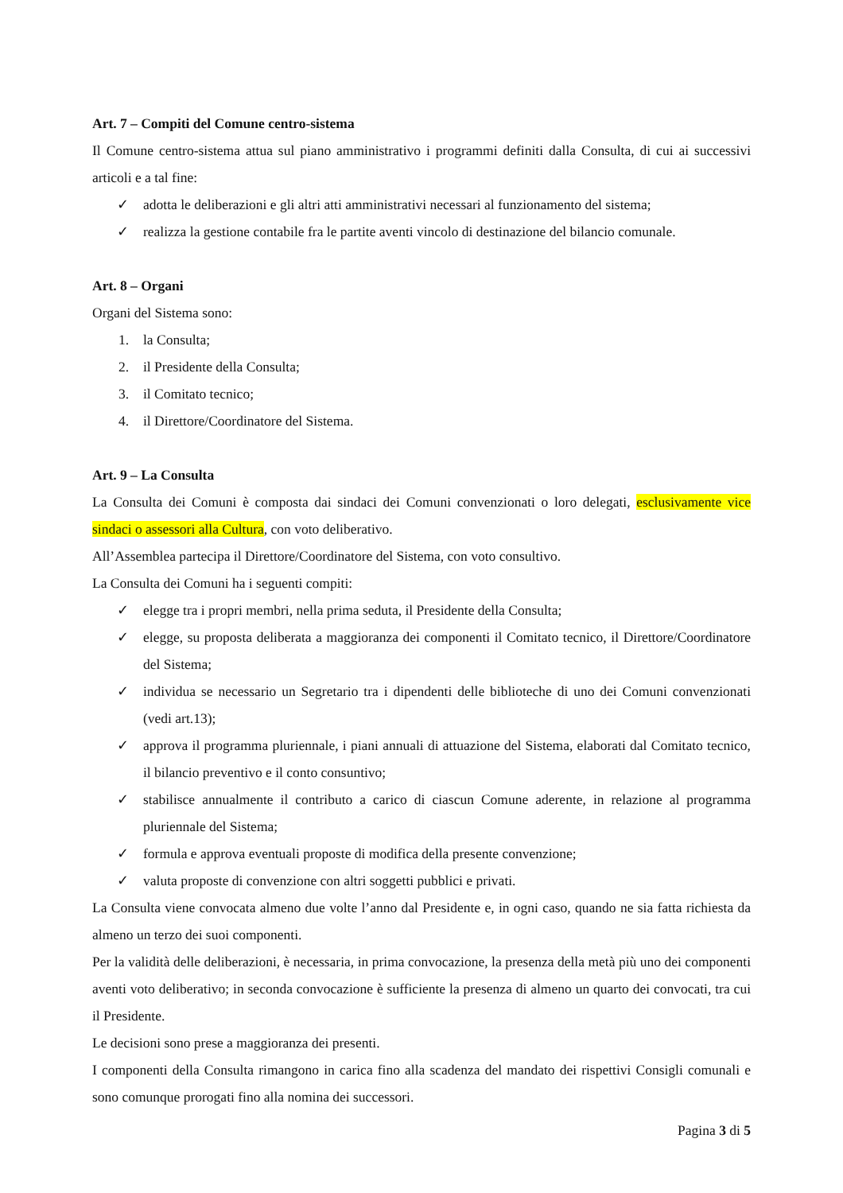Art. 7 – Compiti del Comune centro-sistema
Il Comune centro-sistema attua sul piano amministrativo i programmi definiti dalla Consulta, di cui ai successivi articoli e a tal fine:
✓ adotta le deliberazioni e gli altri atti amministrativi necessari al funzionamento del sistema;
✓ realizza la gestione contabile fra le partite aventi vincolo di destinazione del bilancio comunale.
Art. 8 – Organi
Organi del Sistema sono:
1. la Consulta;
2. il Presidente della Consulta;
3. il Comitato tecnico;
4. il Direttore/Coordinatore del Sistema.
Art. 9 – La Consulta
La Consulta dei Comuni è composta dai sindaci dei Comuni convenzionati o loro delegati, esclusivamente vice sindaci o assessori alla Cultura, con voto deliberativo.
All’Assemblea partecipa il Direttore/Coordinatore del Sistema, con voto consultivo.
La Consulta dei Comuni ha i seguenti compiti:
✓ elegge tra i propri membri, nella prima seduta, il Presidente della Consulta;
✓ elegge, su proposta deliberata a maggioranza dei componenti il Comitato tecnico, il Direttore/Coordinatore del Sistema;
✓ individua se necessario un Segretario tra i dipendenti delle biblioteche di uno dei Comuni convenzionati (vedi art.13);
✓ approva il programma pluriennale, i piani annuali di attuazione del Sistema, elaborati dal Comitato tecnico, il bilancio preventivo e il conto consuntivo;
✓ stabilisce annualmente il contributo a carico di ciascun Comune aderente, in relazione al programma pluriennale del Sistema;
✓ formula e approva eventuali proposte di modifica della presente convenzione;
✓ valuta proposte di convenzione con altri soggetti pubblici e privati.
La Consulta viene convocata almeno due volte l’anno dal Presidente e, in ogni caso, quando ne sia fatta richiesta da almeno un terzo dei suoi componenti.
Per la validità delle deliberazioni, è necessaria, in prima convocazione, la presenza della metà più uno dei componenti aventi voto deliberativo; in seconda convocazione è sufficiente la presenza di almeno un quarto dei convocati, tra cui il Presidente.
Le decisioni sono prese a maggioranza dei presenti.
I componenti della Consulta rimangono in carica fino alla scadenza del mandato dei rispettivi Consigli comunali e sono comunque prorogati fino alla nomina dei successori.
Pagina 3 di 5